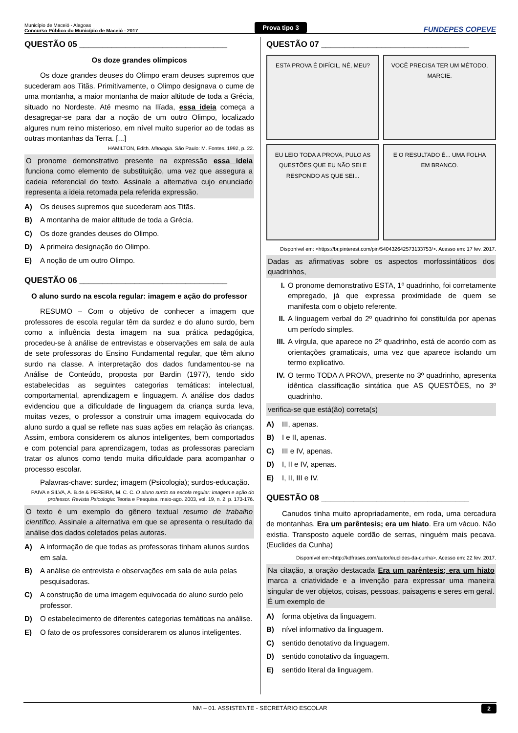Município de Maceió - Alagoas
Concurso Público do Município de Maceió - 2017
Prova tipo 3
FUNDEPES COPEVE
QUESTÃO 05 ________________________________
Os doze grandes olímpicos
Os doze grandes deuses do Olimpo eram deuses supremos que sucederam aos Titãs. Primitivamente, o Olimpo designava o cume de uma montanha, a maior montanha de maior altitude de toda a Grécia, situado no Nordeste. Até mesmo na Ilíada, essa ideia começa a desagregar-se para dar a noção de um outro Olimpo, localizado algures num reino misterioso, em nível muito superior ao de todas as outras montanhas da Terra. [...]
HAMILTON, Edith. Mitologia. São Paulo: M. Fontes, 1992, p. 22.
O pronome demonstrativo presente na expressão essa ideia funciona como elemento de substituição, uma vez que assegura a cadeia referencial do texto. Assinale a alternativa cujo enunciado representa a ideia retomada pela referida expressão.
A) Os deuses supremos que sucederam aos Titãs.
B) A montanha de maior altitude de toda a Grécia.
C) Os doze grandes deuses do Olimpo.
D) A primeira designação do Olimpo.
E) A noção de um outro Olimpo.
QUESTÃO 06 ________________________________
O aluno surdo na escola regular: imagem e ação do professor
RESUMO – Com o objetivo de conhecer a imagem que professores de escola regular têm da surdez e do aluno surdo, bem como a influência desta imagem na sua prática pedagógica, procedeu-se à análise de entrevistas e observações em sala de aula de sete professoras do Ensino Fundamental regular, que têm aluno surdo na classe. A interpretação dos dados fundamentou-se na Análise de Conteúdo, proposta por Bardin (1977), tendo sido estabelecidas as seguintes categorias temáticas: intelectual, comportamental, aprendizagem e linguagem. A análise dos dados evidenciou que a dificuldade de linguagem da criança surda leva, muitas vezes, o professor a construir uma imagem equivocada do aluno surdo a qual se reflete nas suas ações em relação às crianças. Assim, embora considerem os alunos inteligentes, bem comportados e com potencial para aprendizagem, todas as professoras pareciam tratar os alunos como tendo muita dificuldade para acompanhar o processo escolar.
Palavras-chave: surdez; imagem (Psicologia); surdos-educação.
PAIVA e SILVA, A. B.de & PEREIRA, M. C. C. O aluno surdo na escola regular: imagem e ação do professor. Revista Psicologia: Teoria e Pesquisa. maio-ago. 2003, vol. 19, n. 2, p. 173-176.
O texto é um exemplo do gênero textual resumo de trabalho científico. Assinale a alternativa em que se apresenta o resultado da análise dos dados coletados pelas autoras.
A) A informação de que todas as professoras tinham alunos surdos em sala.
B) A análise de entrevista e observações em sala de aula pelas pesquisadoras.
C) A construção de uma imagem equivocada do aluno surdo pelo professor.
D) O estabelecimento de diferentes categorias temáticas na análise.
E) O fato de os professores considerarem os alunos inteligentes.
QUESTÃO 07 ________________________________
ESTA PROVA É DIFÍCIL, NÉ, MEU?
VOCÊ PRECISA TER UM MÉTODO, MARCIE.
EU LEIO TODA A PROVA, PULO AS QUESTÕES QUE EU NÃO SEI E RESPONDO AS QUE SEI...
E O RESULTADO É... UMA FOLHA EM BRANCO.
Disponível em: <https://br.pinterest.com/pin/540432642573133753/>. Acesso em: 17 fev. 2017.
Dadas as afirmativas sobre os aspectos morfossintáticos dos quadrinhos,
I. O pronome demonstrativo ESTA, 1º quadrinho, foi corretamente empregado, já que expressa proximidade de quem se manifesta com o objeto referente.
II. A linguagem verbal do 2º quadrinho foi constituída por apenas um período simples.
III.
A vírgula, que aparece no 2º quadrinho, está de acordo com as orientações gramaticais, uma vez que aparece isolando um termo explicativo.
IV. O termo TODA A PROVA, presente no 3º quadrinho, apresenta idêntica classificação sintática que AS QUESTÕES, no 3º quadrinho.
verifica-se que está(ão) correta(s)
A) III, apenas.
B) I e II, apenas.
C) III e IV, apenas.
D) I, II e IV, apenas.
E) I, II, III e IV.
QUESTÃO 08 ________________________________
Canudos tinha muito apropriadamente, em roda, uma cercadura de montanhas. Era um parêntesis; era um hiato. Era um vácuo. Não existia. Transposto aquele cordão de serras, ninguém mais pecava. (Euclides da Cunha)
Disponível em:<http://kdfrases.com/autor/euclides-da-cunha>. Acesso em: 22 fev. 2017.
Na citação, a oração destacada Era um parêntesis; era um hiato marca a criatividade e a invenção para expressar uma maneira singular de ver objetos, coisas, pessoas, paisagens e seres em geral. É um exemplo de
A) forma objetiva da linguagem.
B) nível informativo da linguagem.
C) sentido denotativo da linguagem.
D) sentido conotativo da linguagem.
E) sentido literal da linguagem.
NM – 01. ASSISTENTE - SECRETÁRIO ESCOLAR 2